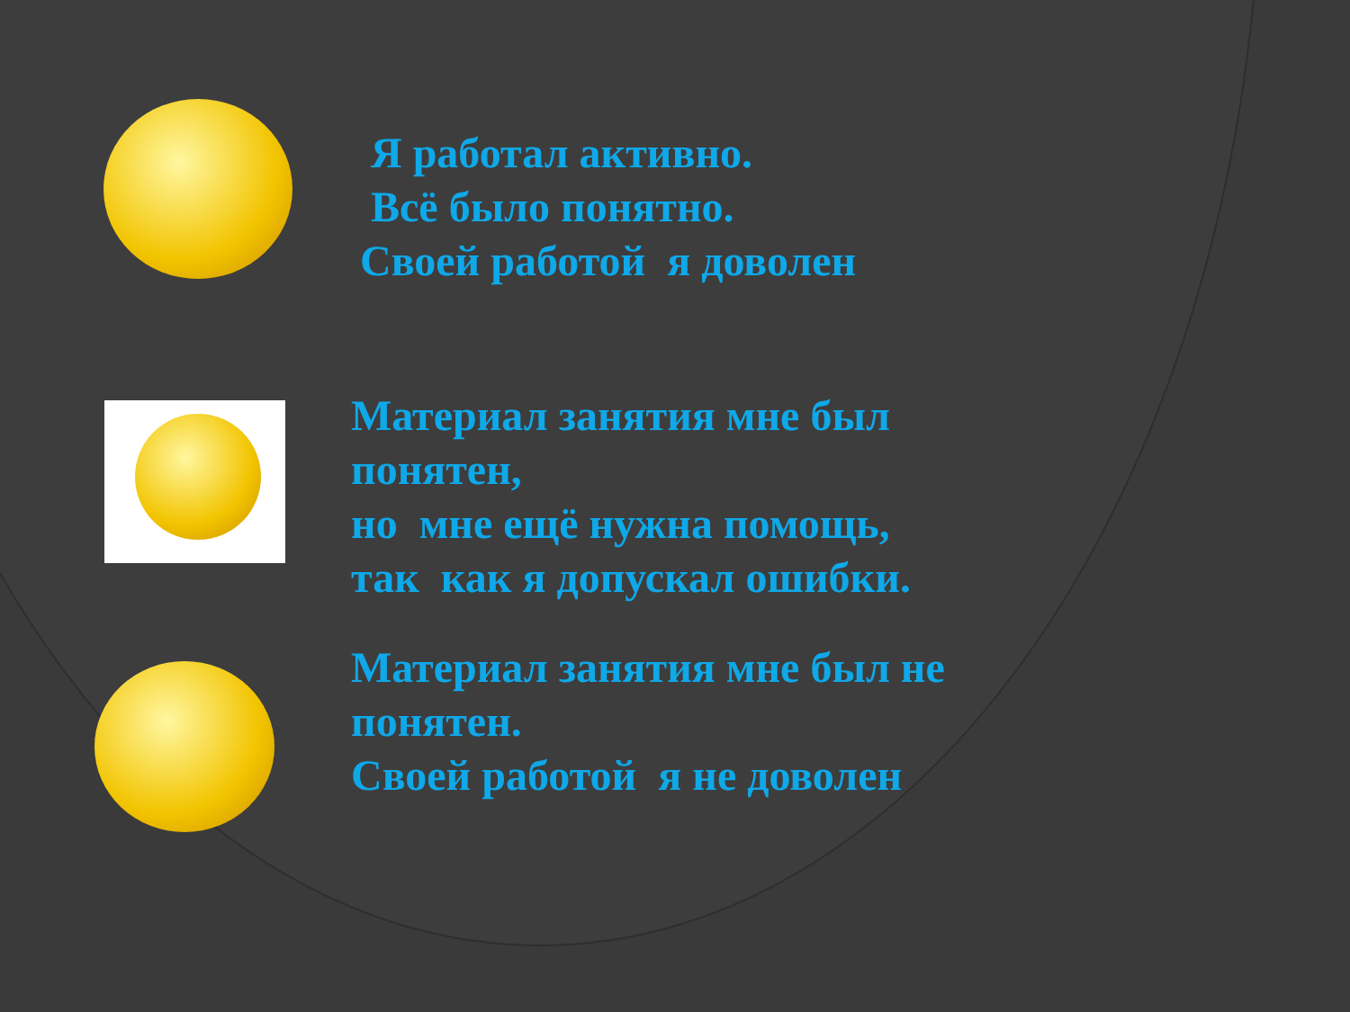Я работал активно.
Всё было понятно.
Своей работой я доволен
Материал занятия мне был
понятен,
но мне ещё нужна помощь,
так как я допускал ошибки.
Материал занятия мне был не
понятен.
Своей работой я не доволен